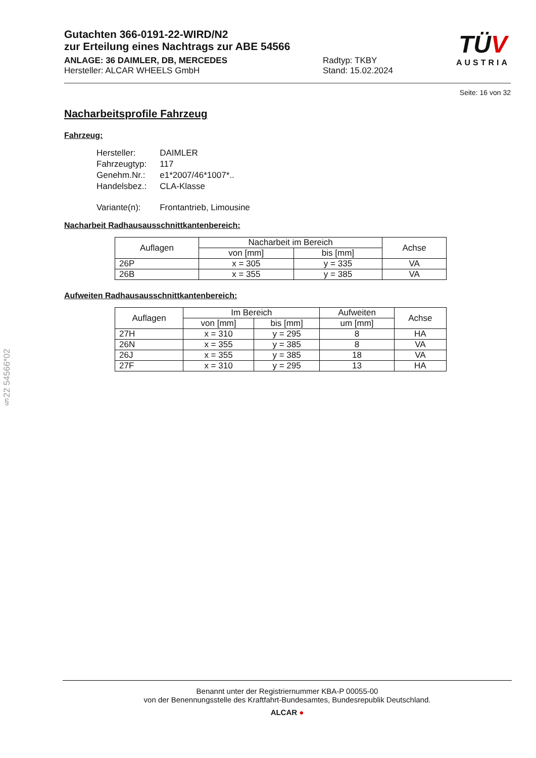§22 54566*02
TÜV
AUSTRIA
Gutachten 366-0191-22-WIRD/N2
zur Erteilung eines Nachtrags zur ABE 54566
ANLAGE: 36 DAIMLER, DB, MERCEDES
Hersteller: ALCAR WHEELS GmbH
Radtyp: TKBY
Stand: 15.02.2024
Seite: 16 von 32
Nacharbeitsprofile Fahrzeug
Fahrzeug:
| Hersteller: | DAIMLER |
| Fahrzeugtyp: | 117 |
| Genehm.Nr.: | e1*2007/46*1007*.. |
| Handelsbez.: | CLA-Klasse |
| Variante(n): | Frontantrieb, Limousine |
Nacharbeit Radhausausschnittkantenbereich:
| Auflagen | Nacharbeit im Bereich | | Achse |
| --- | --- | --- | --- |
| | von [mm] | bis [mm] | |
| 26P | x = 305 | y = 335 | VA |
| 26B | x = 355 | y = 385 | VA |
Aufweiten Radhausausschnittkantenbereich:
| Auflagen | Im Bereich | | Aufweiten | Achse |
| --- | --- | --- | --- | --- |
| | von [mm] | bis [mm] | um [mm] | |
| 27H | x = 310 | y = 295 | 8 | HA |
| 26N | x = 355 | y = 385 | 8 | VA |
| 26J | x = 355 | y = 385 | 18 | VA |
| 27F | x = 310 | y = 295 | 13 | HA |
Benannt unter der Registriernummer KBA-P 00055-00
von der Benennungsstelle des Kraftfahrt-Bundesamtes, Bundesrepublik Deutschland.
ALCAR ●